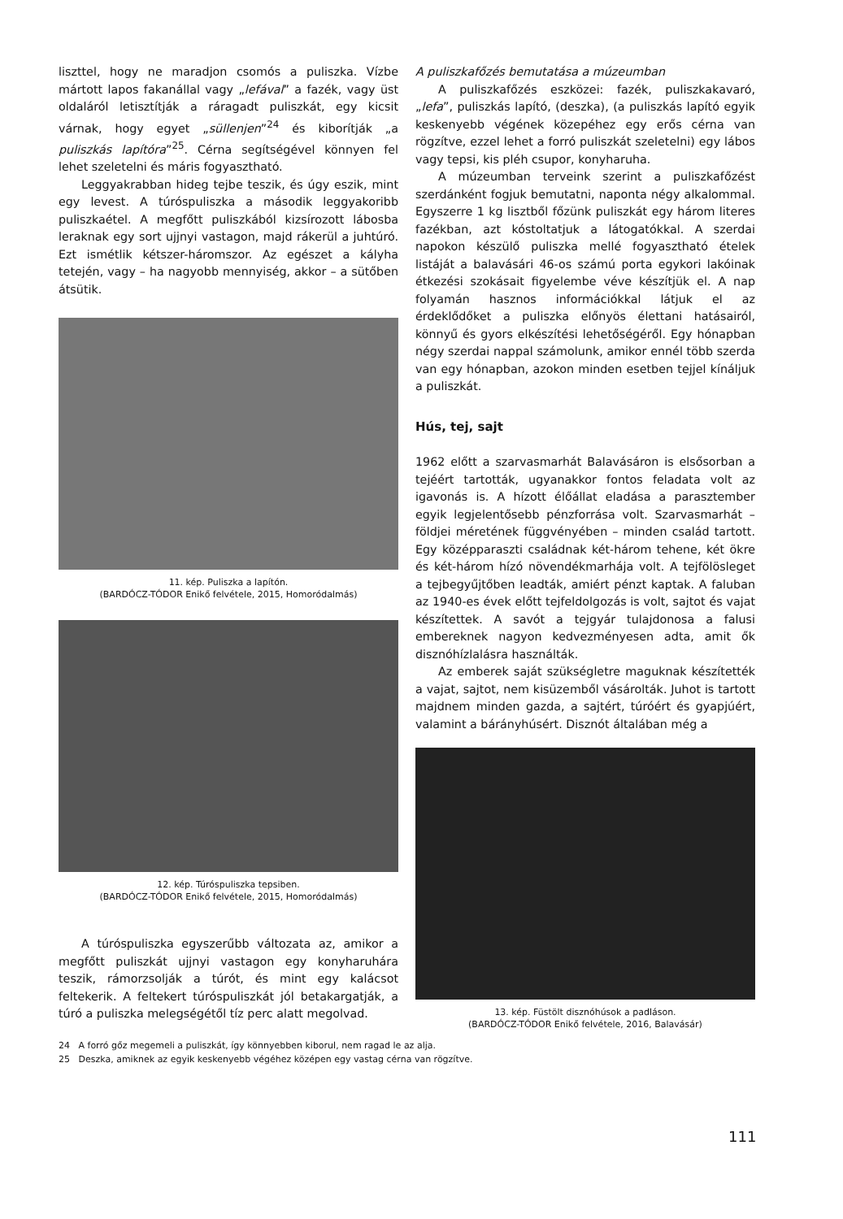liszttel, hogy ne maradjon csomós a puliszka. Vízbe mártott lapos fakanállal vagy „lefával” a fazék, vagy üst oldaláról letisztítják a ráragadt puliszkát, egy kicsit várnak, hogy egyet „süllenjen”<sup>24</sup> és kiborítják „a puliszkás lapítóra”<sup>25</sup>. Cérna segítségével könnyen fel lehet szeletelni és máris fogyasztható.
Leggyakrabban hideg tejbe teszik, és úgy eszik, mint egy levest. A túróspuliszka a második leggyakoribb puliszkaétel. A megfőtt puliszkából kizsírozott lábosba leraknak egy sort ujjnyi vastagon, majd rákerül a juhtúró. Ezt ismétlik kétszer-háromszor. Az egészet a kályha tetején, vagy – ha nagyobb mennyiség, akkor – a sütőben átsütik.
11. kép. Puliszka a lapítón.
(BARDÓCZ-TÓDOR Enikő felvétele, 2015, Homoródalmás)
12. kép. Túróspuliszka tepsiben.
(BARDÓCZ-TÓDOR Enikő felvétele, 2015, Homoródalmás)
A túróspuliszka egyszerűbb változata az, amikor a megfőtt puliszkát ujjnyi vastagon egy konyharuhára teszik, rámorzsolják a túrót, és mint egy kalácsot feltekerik. A feltekert túróspuliszkát jól betakargatják, a túró a puliszka melegségétől tíz perc alatt megolvad.
A puliszkafőzés bemutatása a múzeumban
A puliszkafőzés eszközei: fazék, puliszkakavaró, „lefa”, puliszkás lapító, (deszka), (a puliszkás lapító egyik keskenyebb végének közepéhez egy erős cérna van rögzítve, ezzel lehet a forró puliszkát szeletelni) egy lábos vagy tepsi, kis pléh csupor, konyharuha.
A múzeumban terveink szerint a puliszkafőzést szerdánként fogjuk bemutatni, naponta négy alkalommal. Egyszerre 1 kg lisztből főzünk puliszkát egy három literes fazékban, azt kóstoltatjuk a látogatókkal. A szerdai napokon készülő puliszka mellé fogyasztható ételek listáját a balavásári 46-os számú porta egykori lakóinak étkezési szokásait figyelembe véve készítjük el. A nap folyamán hasznos információkkal látjuk el az érdeklődőket a puliszka előnyös élettani hatásairól, könnyű és gyors elkészítési lehetőségéről. Egy hónapban négy szerdai nappal számolunk, amikor ennél több szerda van egy hónapban, azokon minden esetben tejjel kínáljuk a puliszkát.
Hús, tej, sajt
1962 előtt a szarvasmarhát Balavásáron is elsősorban a tejéért tartották, ugyanakkor fontos feladata volt az igavonás is. A hízott élőállat eladása a parasztember egyik legjelentősebb pénzforrása volt. Szarvasmarhát – földjei méretének függvényében – minden család tartott. Egy középparaszti családnak két-három tehene, két ökre és két-három hízó növendékmarhája volt. A tejfölösleget a tejbegyűjtőben leadták, amiért pénzt kaptak. A faluban az 1940-es évek előtt tejfeldolgozás is volt, sajtot és vajat készítettek. A savót a tejgyár tulajdonosa a falusi embereknek nagyon kedvezményesen adta, amit ők disznóhízlalásra használták.
Az emberek saját szükségletre maguknak készítették a vajat, sajtot, nem kisüzemből vásárolták. Juhot is tartott majdnem minden gazda, a sajtért, túróért és gyapjúért, valamint a bárányhúsért. Disznót általában még a
13. kép. Füstölt disznóhúsok a padláson.
(BARDÓCZ-TÓDOR Enikő felvétele, 2016, Balavásár)
24 A forró gőz megemeli a puliszkát, így könnyebben kiborul, nem ragad le az alja.
25 Deszka, amiknek az egyik keskenyebb végéhez középen egy vastag cérna van rögzítve.
111